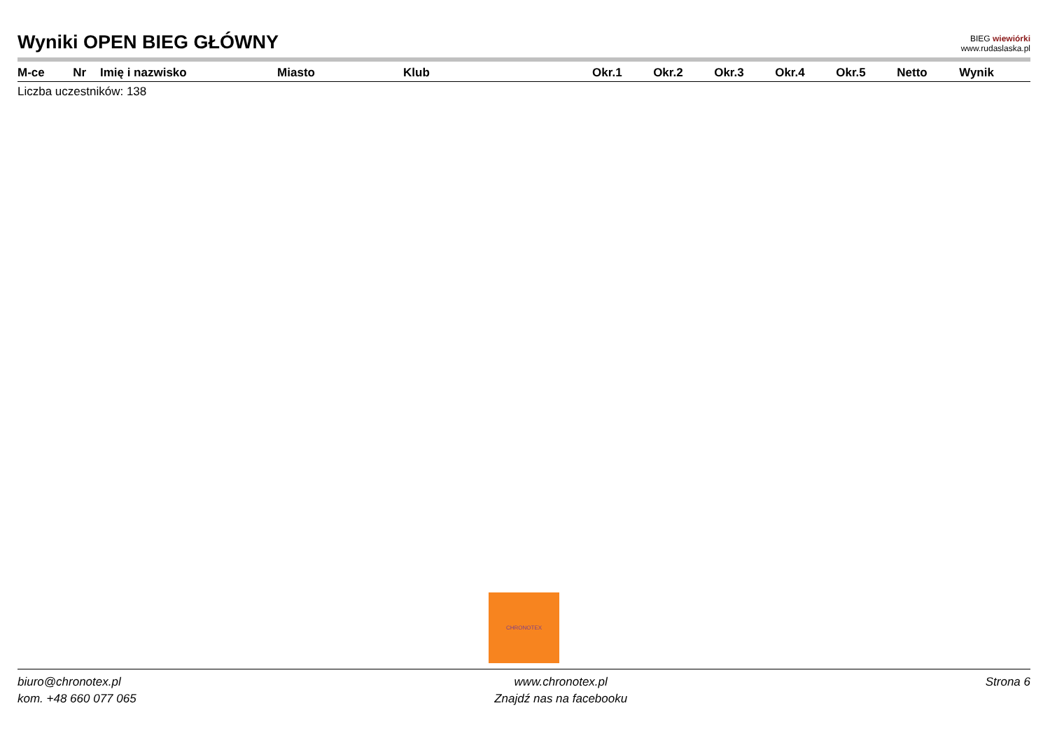Wyniki OPEN BIEG GŁÓWNY
BIEG wiewiórki
www.rudaslaska.pl
| M-ce | Nr | Imię i nazwisko | Miasto | Klub | Okr.1 | Okr.2 | Okr.3 | Okr.4 | Okr.5 | Netto | Wynik |
| --- | --- | --- | --- | --- | --- | --- | --- | --- | --- | --- | --- |
Liczba uczestników: 138
CHRONOTEX
biuro@chronotex.pl
kom. +48 660 077 065
www.chronotex.pl
Znajdź nas na facebooku
Strona 6